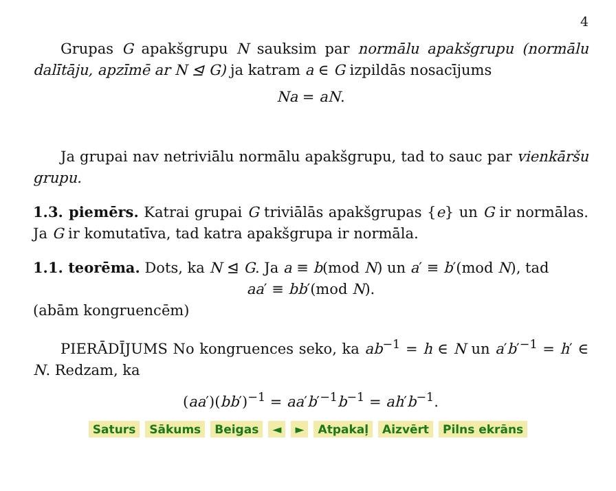4
Grupas G apakšgrupu N sauksim par normālu apakšgrupu (normālu dalītāju, apzīmē ar N ⊴ G) ja katram a ∈ G izpildās nosacījums
Na = aN.
Ja grupai nav netriviālu normālu apakšgrupu, tad to sauc par vienkāršu grupu.
1.3. piemērs. Katrai grupai G triviālās apakšgrupas {e} un G ir normālas. Ja G ir komutatīva, tad katra apakšgrupa ir normāla.
1.1. teorēma. Dots, ka N ⊴ G. Ja a ≡ b(mod N) un a′ ≡ b′(mod N), tad
aa′ ≡ bb′(mod N).
(abām kongruencēm)
PIERĀDĪJUMS No kongruences seko, ka ab<sup>−1</sup> = h ∈ N un a′b′<sup>−1</sup> = h′ ∈ N. Redzam, ka
(aa′)(bb′)<sup>−1</sup> = aa′b′<sup>−1</sup>b<sup>−1</sup> = ah′b<sup>−1</sup>.
Saturs Sākums Beigas ◄ ► Atpakaļ Aizvērt Pilns ekrāns